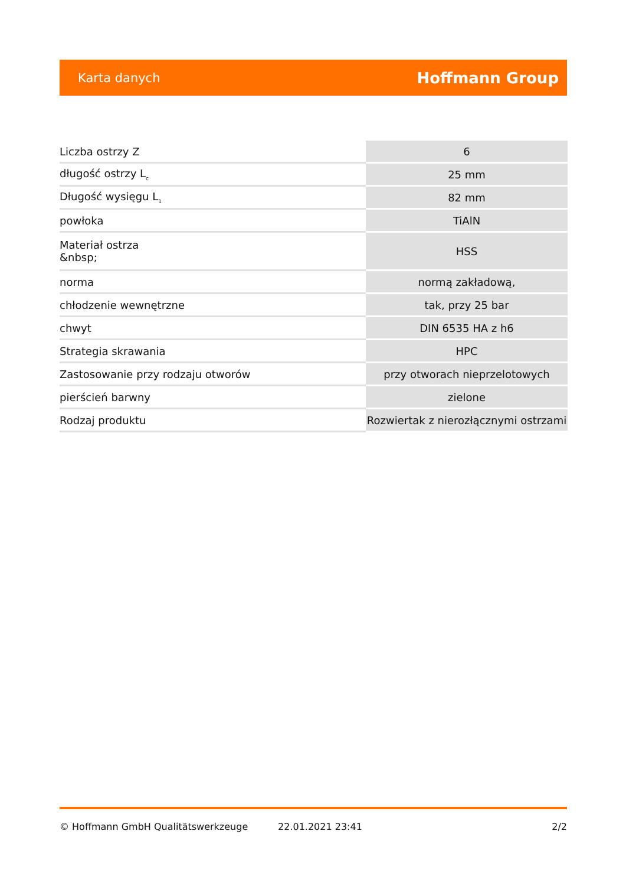Karta danych Hoffmann Group
| Liczba ostrzy Z | 6 |
| długość ostrzy L<sub>c</sub> | 25 mm |
| Długość wysięgu L<sub>1</sub> | 82 mm |
| powłoka | TiAlN |
| Materiał ostrza &nbsp; | HSS |
| norma | normą zakładową, |
| chłodzenie wewnętrzne | tak, przy 25 bar |
| chwyt | DIN 6535 HA z h6 |
| Strategia skrawania | HPC |
| Zastosowanie przy rodzaju otworów | przy otworach nieprzelotowych |
| pierścień barwny | zielone |
| Rodzaj produktu | Rozwiertak z nierozłącznymi ostrzami |
© Hoffmann GmbH Qualitätswerkzeuge 22.01.2021 23:41 2/2